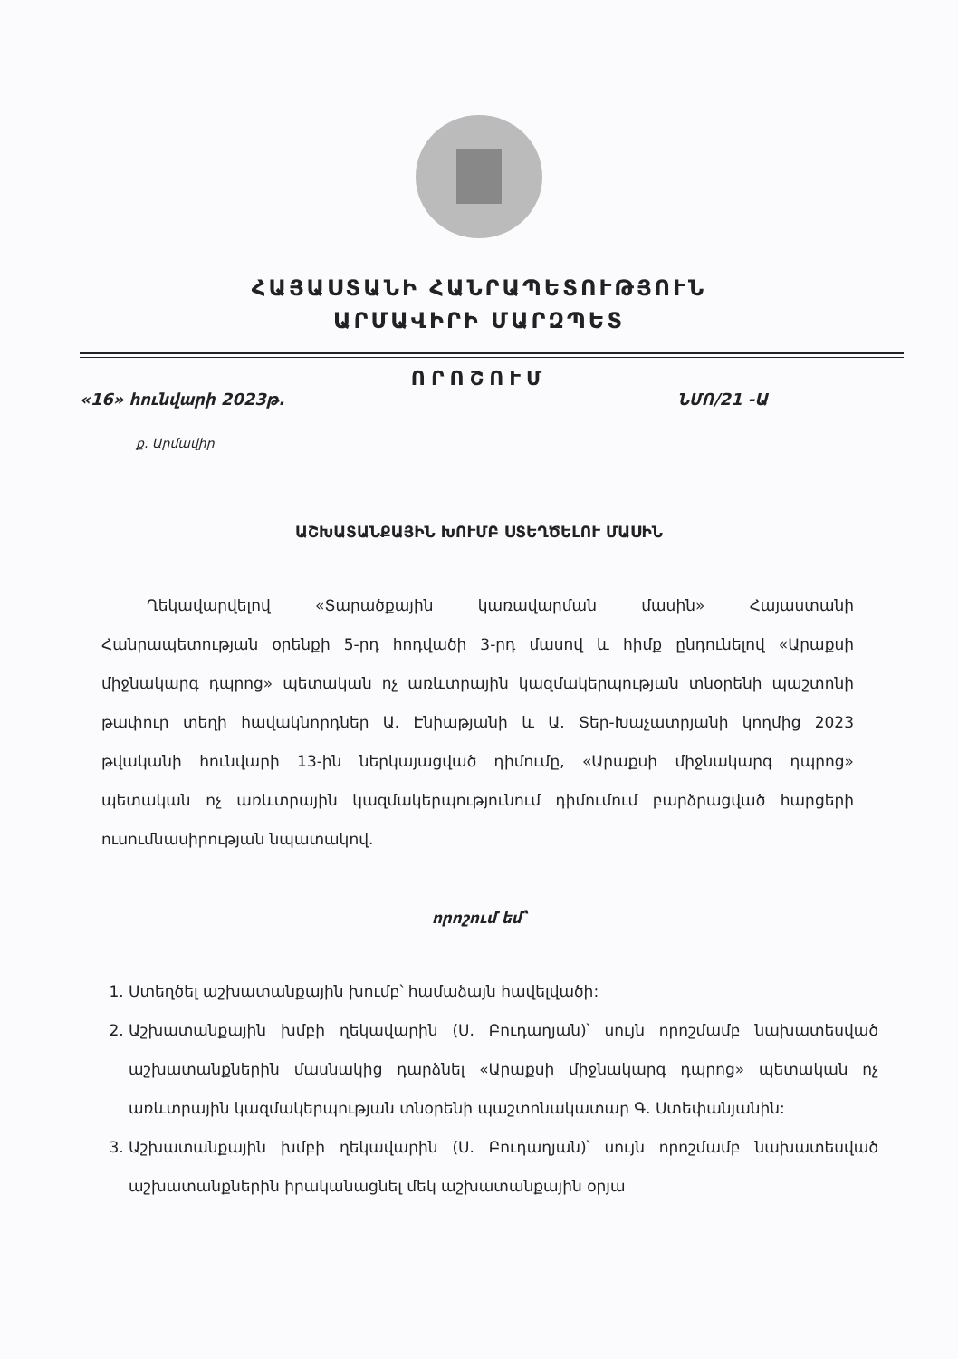ՀԱՅԱՍՏԱՆԻ ՀԱՆՐԱՊԵՏՈՒԹՅՈՒՆ
ԱՐՄԱՎԻՐԻ ՄԱՐԶՊԵՏ
ՈՐՈՇՈՒՄ
«16» հունվարի 2023թ. ՆՄՈ/21 -Ա
ք. Արմավիր
ԱՇԽԱՏԱՆՔԱՅԻՆ ԽՈՒՄԲ ՍՏԵՂԾԵԼՈՒ ՄԱՍԻՆ
Ղեկավարվելով «Տարածքային կառավարման մասին» Հայաստանի Հանրապետության օրենքի 5-րդ հոդվածի 3-րդ մասով և հիմք ընդունելով «Արաքսի միջնակարգ դպրոց» պետական ոչ առևտրային կազմակերպության տնօրենի պաշտոնի թափուր տեղի հավակնորդներ Ա. Էնիաթյանի և Ա. Տեր-Խաչատրյանի կողմից 2023 թվականի հունվարի 13-ին ներկայացված դիմումը, «Արաքսի միջնակարգ դպրոց» պետական ոչ առևտրային կազմակերպությունում դիմումում բարձրացված հարցերի ուսումնասիրության նպատակով.
որոշում եմ՝
1. Ստեղծել աշխատանքային խումբ՝ համաձայն հավելվածի:
2. Աշխատանքային խմբի ղեկավարին (Ս. Բուդաղյան)՝ սույն որոշմամբ նախատեսված աշխատանքներին մասնակից դարձնել «Արաքսի միջնակարգ դպրոց» պետական ոչ առևտրային կազմակերպության տնօրենի պաշտոնակատար Գ. Ստեփանյանին:
3. Աշխատանքային խմբի ղեկավարին (Ս. Բուդաղյան)՝ սույն որոշմամբ նախատեսված աշխատանքներին իրականացնել մեկ աշխատանքային օրյա